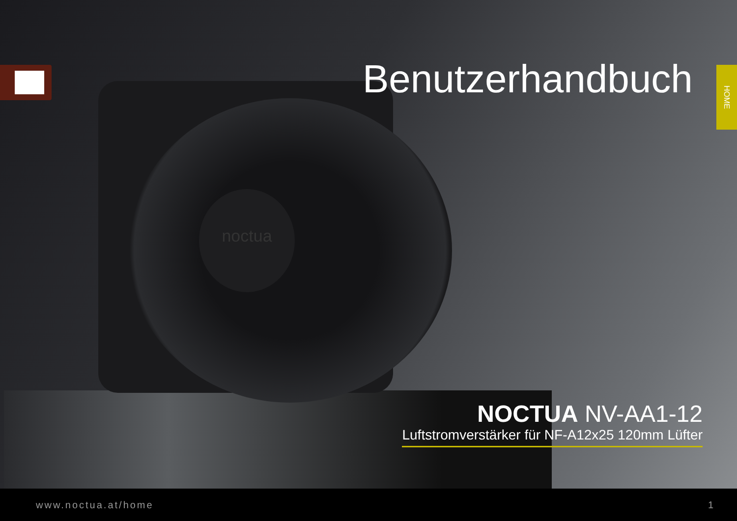noctua
HOME
Benutzerhandbuch
NOCTUA NV-AA1-12
Luftstromverstärker für NF-A12x25 120mm Lüfter
www.noctua.at/home 1